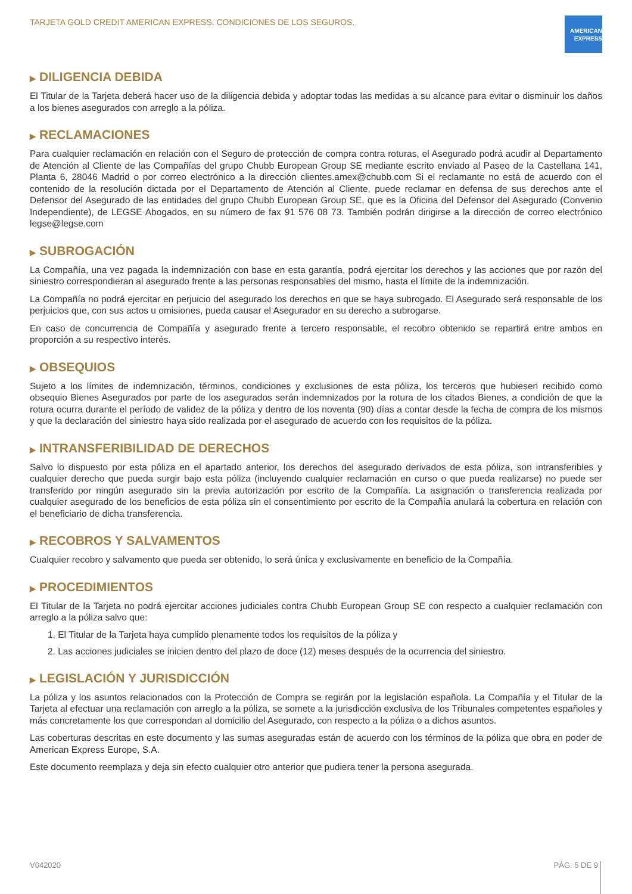TARJETA GOLD CREDIT AMERICAN EXPRESS. CONDICIONES DE LOS SEGUROS.
AMERICAN
EXPRESS
▶ DILIGENCIA DEBIDA
El Titular de la Tarjeta deberá hacer uso de la diligencia debida y adoptar todas las medidas a su alcance para evitar o disminuir los daños a los bienes asegurados con arreglo a la póliza.
▶ RECLAMACIONES
Para cualquier reclamación en relación con el Seguro de protección de compra contra roturas, el Asegurado podrá acudir al Departamento de Atención al Cliente de las Compañías del grupo Chubb European Group SE mediante escrito enviado al Paseo de la Castellana 141, Planta 6, 28046 Madrid o por correo electrónico a la dirección clientes.amex@chubb.com Si el reclamante no está de acuerdo con el contenido de la resolución dictada por el Departamento de Atención al Cliente, puede reclamar en defensa de sus derechos ante el Defensor del Asegurado de las entidades del grupo Chubb European Group SE, que es la Oficina del Defensor del Asegurado (Convenio Independiente), de LEGSE Abogados, en su número de fax 91 576 08 73. También podrán dirigirse a la dirección de correo electrónico legse@legse.com
▶ SUBROGACIÓN
La Compañía, una vez pagada la indemnización con base en esta garantía, podrá ejercitar los derechos y las acciones que por razón del siniestro correspondieran al asegurado frente a las personas responsables del mismo, hasta el límite de la indemnización.
La Compañía no podrá ejercitar en perjuicio del asegurado los derechos en que se haya subrogado. El Asegurado será responsable de los perjuicios que, con sus actos u omisiones, pueda causar el Asegurador en su derecho a subrogarse.
En caso de concurrencia de Compañía y asegurado frente a tercero responsable, el recobro obtenido se repartirá entre ambos en proporción a su respectivo interés.
▶ OBSEQUIOS
Sujeto a los límites de indemnización, términos, condiciones y exclusiones de esta póliza, los terceros que hubiesen recibido como obsequio Bienes Asegurados por parte de los asegurados serán indemnizados por la rotura de los citados Bienes, a condición de que la rotura ocurra durante el período de validez de la póliza y dentro de los noventa (90) días a contar desde la fecha de compra de los mismos y que la declaración del siniestro haya sido realizada por el asegurado de acuerdo con los requisitos de la póliza.
▶ INTRANSFERIBILIDAD DE DERECHOS
Salvo lo dispuesto por esta póliza en el apartado anterior, los derechos del asegurado derivados de esta póliza, son intransferibles y cualquier derecho que pueda surgir bajo esta póliza (incluyendo cualquier reclamación en curso o que pueda realizarse) no puede ser transferido por ningún asegurado sin la previa autorización por escrito de la Compañía. La asignación o transferencia realizada por cualquier asegurado de los beneficios de esta póliza sin el consentimiento por escrito de la Compañía anulará la cobertura en relación con el beneficiario de dicha transferencia.
▶ RECOBROS Y SALVAMENTOS
Cualquier recobro y salvamento que pueda ser obtenido, lo será única y exclusivamente en beneficio de la Compañía.
▶ PROCEDIMIENTOS
El Titular de la Tarjeta no podrá ejercitar acciones judiciales contra Chubb European Group SE con respecto a cualquier reclamación con arreglo a la póliza salvo que:
1. El Titular de la Tarjeta haya cumplido plenamente todos los requisitos de la póliza y
2. Las acciones judiciales se inicien dentro del plazo de doce (12) meses después de la ocurrencia del siniestro.
▶ LEGISLACIÓN Y JURISDICCIÓN
La póliza y los asuntos relacionados con la Protección de Compra se regirán por la legislación española. La Compañía y el Titular de la Tarjeta al efectuar una reclamación con arreglo a la póliza, se somete a la jurisdicción exclusiva de los Tribunales competentes españoles y más concretamente los que correspondan al domicilio del Asegurado, con respecto a la póliza o a dichos asuntos.
Las coberturas descritas en este documento y las sumas aseguradas están de acuerdo con los términos de la póliza que obra en poder de American Express Europe, S.A.
Este documento reemplaza y deja sin efecto cualquier otro anterior que pudiera tener la persona asegurada.
V042020 PÁG. 5 DE 9